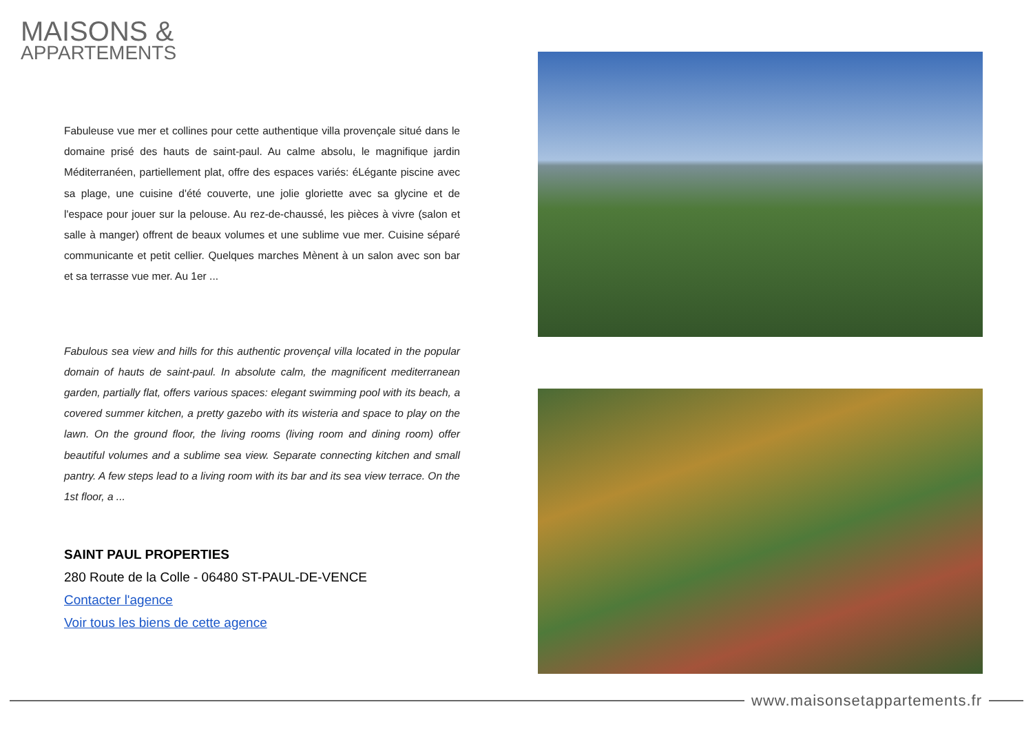MAISONS &
APPARTEMENTS
Fabuleuse vue mer et collines pour cette authentique villa provençale situé dans le domaine prisé des hauts de saint-paul. Au calme absolu, le magnifique jardin Méditerranéen, partiellement plat, offre des espaces variés: éLégante piscine avec sa plage, une cuisine d'été couverte, une jolie gloriette avec sa glycine et de l'espace pour jouer sur la pelouse. Au rez-de-chaussé, les pièces à vivre (salon et salle à manger) offrent de beaux volumes et une sublime vue mer. Cuisine séparé communicante et petit cellier. Quelques marches Mènent à un salon avec son bar et sa terrasse vue mer. Au 1er ...
Fabulous sea view and hills for this authentic provençal villa located in the popular domain of hauts de saint-paul. In absolute calm, the magnificent mediterranean garden, partially flat, offers various spaces: elegant swimming pool with its beach, a covered summer kitchen, a pretty gazebo with its wisteria and space to play on the lawn. On the ground floor, the living rooms (living room and dining room) offer beautiful volumes and a sublime sea view. Separate connecting kitchen and small pantry. A few steps lead to a living room with its bar and its sea view terrace. On the 1st floor, a ...
SAINT PAUL PROPERTIES
280 Route de la Colle - 06480 ST-PAUL-DE-VENCE
Contacter l'agence
Voir tous les biens de cette agence
www.maisonsetappartements.fr